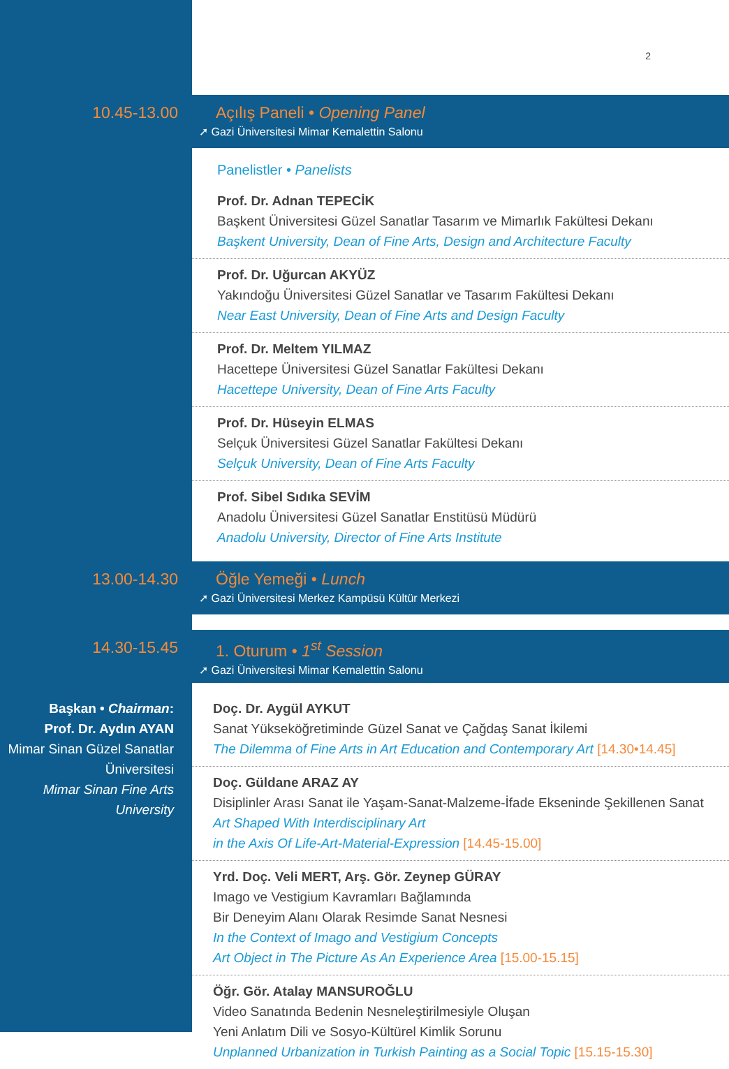2
10.45-13.00
Açılış Paneli • Opening Panel
➚ Gazi Üniversitesi Mimar Kemalettin Salonu
Panelistler • Panelists
Prof. Dr. Adnan TEPECİK
Başkent Üniversitesi Güzel Sanatlar Tasarım ve Mimarlık Fakültesi Dekanı
Başkent University, Dean of Fine Arts, Design and Architecture Faculty
Prof. Dr. Uğurcan AKYÜZ
Yakındoğu Üniversitesi Güzel Sanatlar ve Tasarım Fakültesi Dekanı
Near East University, Dean of Fine Arts and Design Faculty
Prof. Dr. Meltem YILMAZ
Hacettepe Üniversitesi Güzel Sanatlar Fakültesi Dekanı
Hacettepe University, Dean of Fine Arts Faculty
Prof. Dr. Hüseyin ELMAS
Selçuk Üniversitesi Güzel Sanatlar Fakültesi Dekanı
Selçuk University, Dean of Fine Arts Faculty
Prof. Sibel Sıdıka SEVİM
Anadolu Üniversitesi Güzel Sanatlar Enstitüsü Müdürü
Anadolu University, Director of Fine Arts Institute
13.00-14.30
Öğle Yemeği • Lunch
➚ Gazi Üniversitesi Merkez Kampüsü Kültür Merkezi
14.30-15.45
1. Oturum • 1<sup>st</sup> Session
➚ Gazi Üniversitesi Mimar Kemalettin Salonu
Başkan • Chairman:
Prof. Dr. Aydın AYAN
Mimar Sinan Güzel Sanatlar
Üniversitesi
Mimar Sinan Fine Arts
University
Doç. Dr. Aygül AYKUT
Sanat Yükseköğretiminde Güzel Sanat ve Çağdaş Sanat İkilemi
The Dilemma of Fine Arts in Art Education and Contemporary Art [14.30•14.45]
Doç. Güldane ARAZ AY
Disiplinler Arası Sanat ile Yaşam-Sanat-Malzeme-İfade Ekseninde Şekillenen Sanat
Art Shaped With Interdisciplinary Art
in the Axis Of Life-Art-Material-Expression [14.45-15.00]
Yrd. Doç. Veli MERT, Arş. Gör. Zeynep GÜRAY
Imago ve Vestigium Kavramları Bağlamında
Bir Deneyim Alanı Olarak Resimde Sanat Nesnesi
In the Context of Imago and Vestigium Concepts
Art Object in The Picture As An Experience Area [15.00-15.15]
Öğr. Gör. Atalay MANSUROĞLU
Video Sanatında Bedenin Nesneleştirilmesiyle Oluşan
Yeni Anlatım Dili ve Sosyo-Kültürel Kimlik Sorunu
Unplanned Urbanization in Turkish Painting as a Social Topic [15.15-15.30]